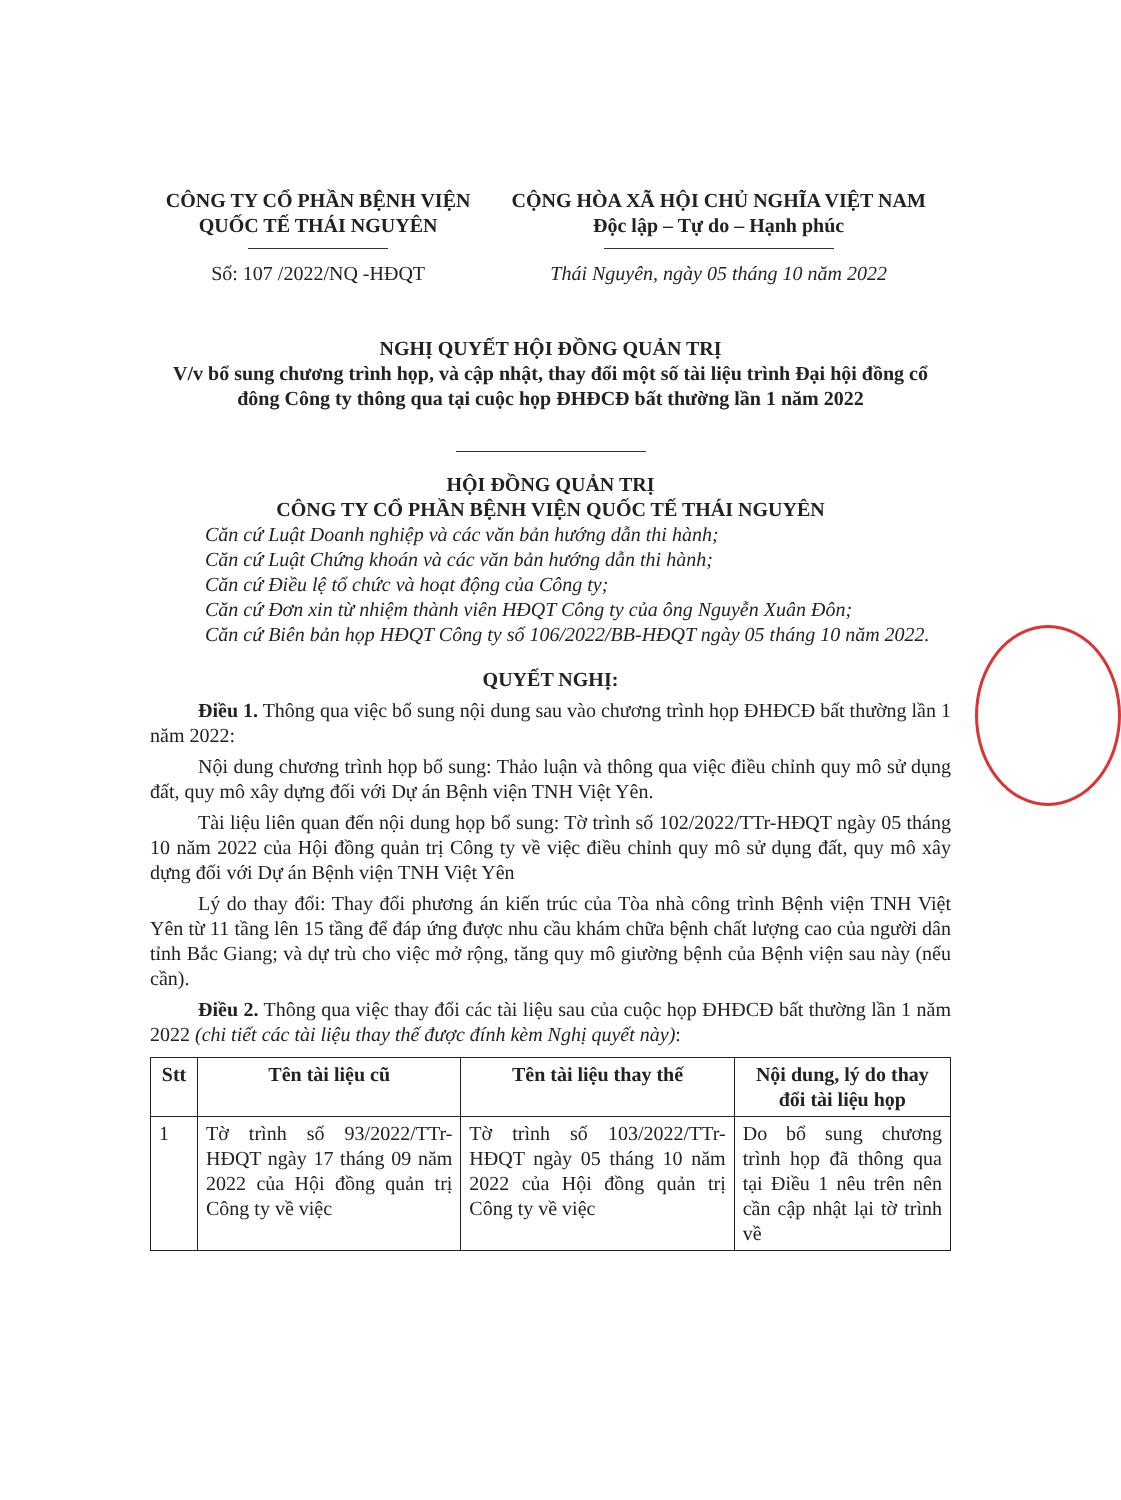CÔNG TY CỔ PHẦN BỆNH VIỆN QUỐC TẾ THÁI NGUYÊN
Số: 107 /2022/NQ -HĐQT
CỘNG HÒA XÃ HỘI CHỦ NGHĨA VIỆT NAM
Độc lập – Tự do – Hạnh phúc
Thái Nguyên, ngày 05 tháng 10 năm 2022
NGHỊ QUYẾT HỘI ĐỒNG QUẢN TRỊ
V/v bổ sung chương trình họp, và cập nhật, thay đổi một số tài liệu trình Đại hội đồng cổ đông Công ty thông qua tại cuộc họp ĐHĐCĐ bất thường lần 1 năm 2022
HỘI ĐỒNG QUẢN TRỊ
CÔNG TY CỔ PHẦN BỆNH VIỆN QUỐC TẾ THÁI NGUYÊN
Căn cứ Luật Doanh nghiệp và các văn bản hướng dẫn thi hành;
Căn cứ Luật Chứng khoán và các văn bản hướng dẫn thi hành;
Căn cứ Điều lệ tổ chức và hoạt động của Công ty;
Căn cứ Đơn xin từ nhiệm thành viên HĐQT Công ty của ông Nguyễn Xuân Đôn;
Căn cứ Biên bản họp HĐQT Công ty số 106/2022/BB-HĐQT ngày 05 tháng 10 năm 2022.
QUYẾT NGHỊ:
Điều 1. Thông qua việc bổ sung nội dung sau vào chương trình họp ĐHĐCĐ bất thường lần 1 năm 2022:
Nội dung chương trình họp bổ sung: Thảo luận và thông qua việc điều chỉnh quy mô sử dụng đất, quy mô xây dựng đối với Dự án Bệnh viện TNH Việt Yên.
Tài liệu liên quan đến nội dung họp bổ sung: Tờ trình số 102/2022/TTr-HĐQT ngày 05 tháng 10 năm 2022 của Hội đồng quản trị Công ty về việc điều chỉnh quy mô sử dụng đất, quy mô xây dựng đối với Dự án Bệnh viện TNH Việt Yên
Lý do thay đổi: Thay đổi phương án kiến trúc của Tòa nhà công trình Bệnh viện TNH Việt Yên từ 11 tầng lên 15 tầng để đáp ứng được nhu cầu khám chữa bệnh chất lượng cao của người dân tỉnh Bắc Giang; và dự trù cho việc mở rộng, tăng quy mô giường bệnh của Bệnh viện sau này (nếu cần).
Điều 2. Thông qua việc thay đổi các tài liệu sau của cuộc họp ĐHĐCĐ bất thường lần 1 năm 2022 (chi tiết các tài liệu thay thế được đính kèm Nghị quyết này):
| Stt | Tên tài liệu cũ | Tên tài liệu thay thế | Nội dung, lý do thay đổi tài liệu họp |
| --- | --- | --- | --- |
| 1 | Tờ trình số 93/2022/TTr-HĐQT ngày 17 tháng 09 năm 2022 của Hội đồng quản trị Công ty về việc | Tờ trình số 103/2022/TTr-HĐQT ngày 05 tháng 10 năm 2022 của Hội đồng quản trị Công ty về việc | Do bổ sung chương trình họp đã thông qua tại Điều 1 nêu trên nên cần cập nhật lại tờ trình về |